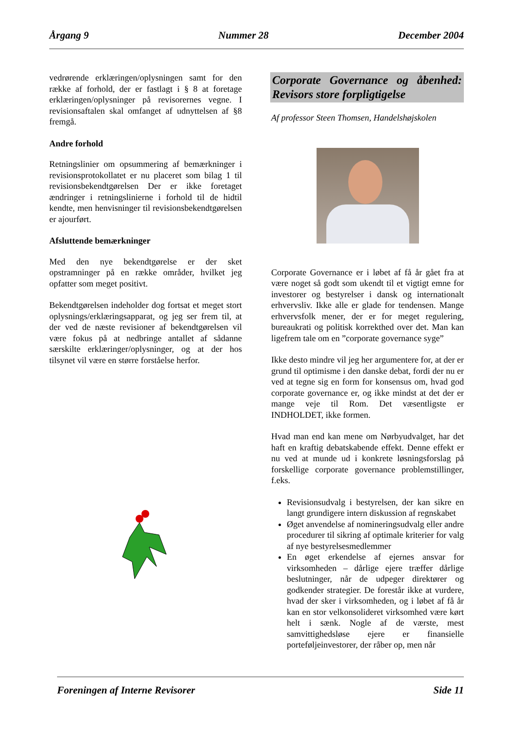Årgang 9 Nummer 28 December 2004
vedrørende erklæringen/oplysningen samt for den række af forhold, der er fastlagt i § 8 at foretage erklæringen/oplysninger på revisorernes vegne. I revisionsaftalen skal omfanget af udnyttelsen af §8 fremgå.
Andre forhold
Retningslinier om opsummering af bemærkninger i revisionsprotokollatet er nu placeret som bilag 1 til revisionsbekendtgørelsen Der er ikke foretaget ændringer i retningslinierne i forhold til de hidtil kendte, men henvisninger til revisionsbekendtgørelsen er ajourført.
Afsluttende bemærkninger
Med den nye bekendtgørelse er der sket opstramninger på en række områder, hvilket jeg opfatter som meget positivt.
Bekendtgørelsen indeholder dog fortsat et meget stort oplysnings/erklæringsapparat, og jeg ser frem til, at der ved de næste revisioner af bekendtgørelsen vil være fokus på at nedbringe antallet af sådanne særskilte erklæringer/oplysninger, og at der hos tilsynet vil være en større forståelse herfor.
Corporate Governance og åbenhed: Revisors store forpligtigelse
Af professor Steen Thomsen, Handelshøjskolen
Corporate Governance er i løbet af få år gået fra at være noget så godt som ukendt til et vigtigt emne for investorer og bestyrelser i dansk og internationalt erhvervsliv. Ikke alle er glade for tendensen. Mange erhvervsfolk mener, der er for meget regulering, bureaukrati og politisk korrekthed over det. Man kan ligefrem tale om en ”corporate governance syge”
Ikke desto mindre vil jeg her argumentere for, at der er grund til optimisme i den danske debat, fordi der nu er ved at tegne sig en form for konsensus om, hvad god corporate governance er, og ikke mindst at det der er mange veje til Rom. Det væsentligste er INDHOLDET, ikke formen.
Hvad man end kan mene om Nørbyudvalget, har det haft en kraftig debatskabende effekt. Denne effekt er nu ved at munde ud i konkrete løsningsforslag på forskellige corporate governance problemstillinger, f.eks.
Revisionsudvalg i bestyrelsen, der kan sikre en langt grundigere intern diskussion af regnskabet
Øget anvendelse af nomineringsudvalg eller andre procedurer til sikring af optimale kriterier for valg af nye bestyrelsesmedlemmer
En øget erkendelse af ejernes ansvar for virksomheden – dårlige ejere træffer dårlige beslutninger, når de udpeger direktører og godkender strategier. De forestår ikke at vurdere, hvad der sker i virksomheden, og i løbet af få år kan en stor velkonsolideret virksomhed være kørt helt i sænk. Nogle af de værste, mest samvittighedsløse ejere er finansielle porteføljeinvestorer, der råber op, men når
Foreningen af Interne Revisorer Side 11